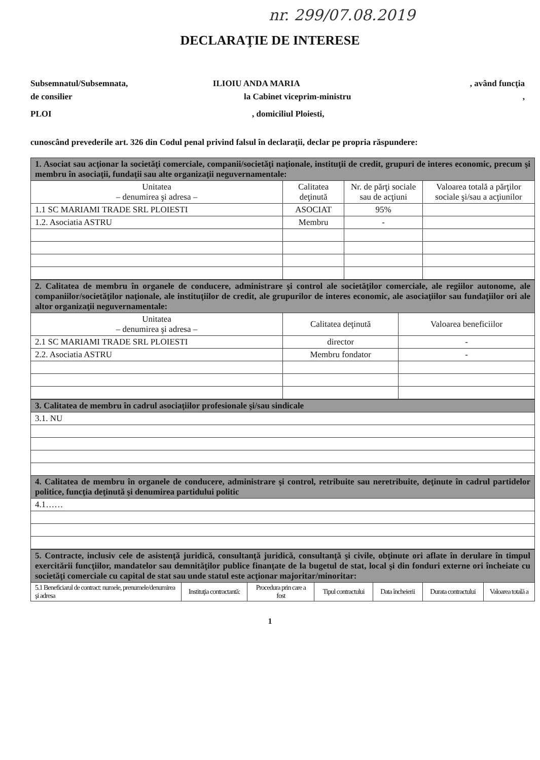nr. 299/07.08.2019
DECLARAŢIE DE INTERESE
Subsemnatul/Subsemnata, ILIOIU ANDA MARIA , având funcţia
de consilier la Cabinet viceprim-ministru,
PLOI, domiciliul Ploiesti,
cunoscând prevederile art. 326 din Codul penal privind falsul în declaraţii, declar pe propria răspundere:
| 1. Asociat sau acţionar la societăţi comerciale, companii/societăţi naţionale, instituţii de credit, grupuri de interes economic, precum şi membru în asociaţii, fundaţii sau alte organizaţii neguvernamentale: | | | |
| Unitatea – denumirea şi adresa – | Calitatea deţinută | Nr. de părţi sociale sau de acţiuni | Valoarea totală a părţilor sociale şi/sau a acţiunilor |
| 1.1 SC MARIAMI TRADE SRL PLOIESTI | ASOCIAT | 95% | |
| 1.2. Asociatia ASTRU | Membru | - | |
| 2. Calitatea de membru în organele de conducere, administrare şi control ale societăţilor comerciale, ale regiilor autonome, ale companiilor/societăţilor naţionale, ale instituţiilor de credit, ale grupurilor de interes economic, ale asociaţiilor sau fundaţiilor ori ale altor organizaţii neguvernamentale: | | |
| Unitatea – denumirea şi adresa – | Calitatea deţinută | Valoarea beneficiilor |
| 2.1 SC MARIAMI TRADE SRL PLOIESTI | director | - |
| 2.2. Asociatia ASTRU | Membru fondator | - |
| 3. Calitatea de membru în cadrul asociaţiilor profesionale şi/sau sindicale |
| 3.1. NU |
| 4. Calitatea de membru în organele de conducere, administrare şi control, retribuite sau neretribuite, deţinute în cadrul partidelor politice, funcţia deţinută şi denumirea partidului politic |
| 4.1…… |
| 5. Contracte, inclusiv cele de asistenţă juridică, consultanţă juridică, consultanţă şi civile, obţinute ori aflate în derulare în timpul exercitării funcţiilor, mandatelor sau demnităţilor publice finanţate de la bugetul de stat, local şi din fonduri externe ori încheiate cu societăţi comerciale cu capital de stat sau unde statul este acţionar majoritar/minoritar: | | | | | | |
| 5.1 Beneficiarul de contract: numele, prenumele/denumirea şi adresa | Instituţia contractantă: | Procedura prin care a fost | Tipul contractului | Data încheierii | Durata contractului | Valoarea totală a |
1